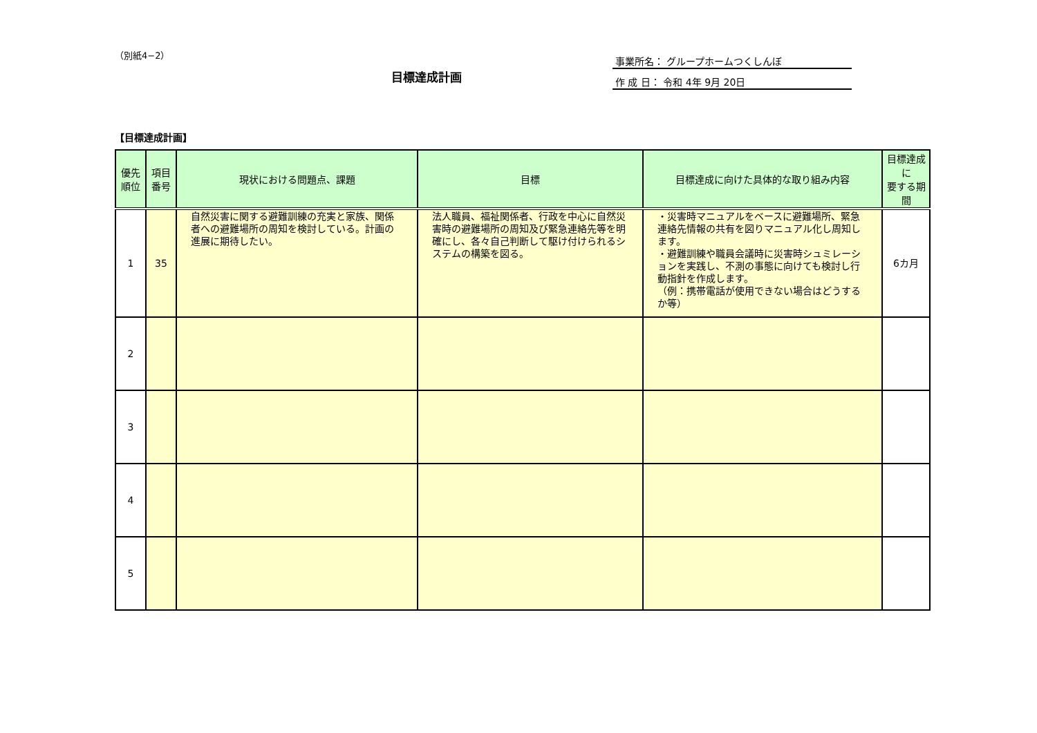（別紙4−2）
目標達成計画
事業所名： グループホームつくしんぼ
作 成 日： 令和 4年 9月 20日
【目標達成計画】
| 優先 順位 | 項目 番号 | 現状における問題点、課題 | 目標 | 目標達成に向けた具体的な取り組み内容 | 目標達成に 要する期間 |
| --- | --- | --- | --- | --- | --- |
| 1 | 35 | 自然災害に関する避難訓練の充実と家族、関係者への避難場所の周知を検討している。計画の進展に期待したい。 | 法人職員、福祉関係者、行政を中心に自然災害時の避難場所の周知及び緊急連絡先等を明確にし、各々自己判断して駆け付けられるシステムの構築を図る。 | ・災害時マニュアルをベースに避難場所、緊急連絡先情報の共有を図りマニュアル化し周知します。 ・避難訓練や職員会議時に災害時シュミレーションを実践し、不測の事態に向けても検討し行動指針を作成します。 （例：携帯電話が使用できない場合はどうするか等） | 6カ月 |
| 2 | | | | | |
| 3 | | | | | |
| 4 | | | | | |
| 5 | | | | | |